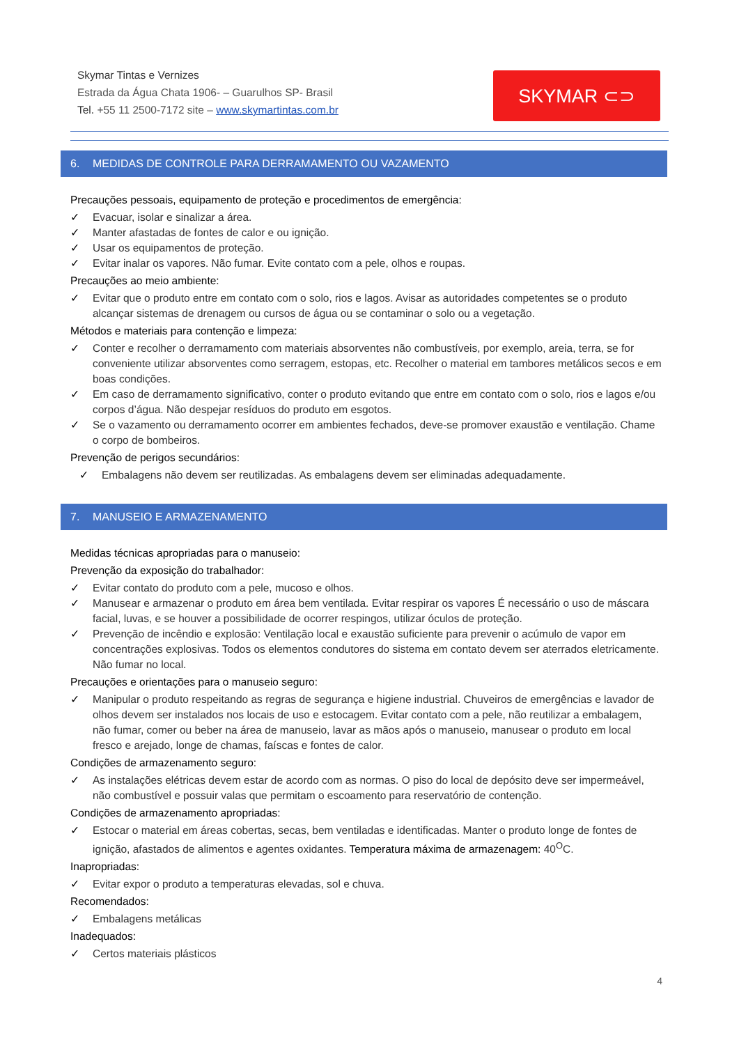Skymar Tintas e Vernizes
Estrada da Água Chata 1906- – Guarulhos SP- Brasil
Tel. +55 11 2500-7172 site – www.skymartintas.com.br
SKYMAR ⊂⊃
6. MEDIDAS DE CONTROLE PARA DERRAMAMENTO OU VAZAMENTO
Precauções pessoais, equipamento de proteção e procedimentos de emergência:
✓ Evacuar, isolar e sinalizar a área.
✓ Manter afastadas de fontes de calor e ou ignição.
✓ Usar os equipamentos de proteção.
✓ Evitar inalar os vapores. Não fumar. Evite contato com a pele, olhos e roupas.
Precauções ao meio ambiente:
✓ Evitar que o produto entre em contato com o solo, rios e lagos. Avisar as autoridades competentes se o produto alcançar sistemas de drenagem ou cursos de água ou se contaminar o solo ou a vegetação.
Métodos e materiais para contenção e limpeza:
✓ Conter e recolher o derramamento com materiais absorventes não combustíveis, por exemplo, areia, terra, se for conveniente utilizar absorventes como serragem, estopas, etc. Recolher o material em tambores metálicos secos e em boas condições.
✓ Em caso de derramamento significativo, conter o produto evitando que entre em contato com o solo, rios e lagos e/ou corpos d’água. Não despejar resíduos do produto em esgotos.
✓ Se o vazamento ou derramamento ocorrer em ambientes fechados, deve-se promover exaustão e ventilação. Chame o corpo de bombeiros.
Prevenção de perigos secundários:
✓ Embalagens não devem ser reutilizadas. As embalagens devem ser eliminadas adequadamente.
7. MANUSEIO E ARMAZENAMENTO
Medidas técnicas apropriadas para o manuseio:
Prevenção da exposição do trabalhador:
✓ Evitar contato do produto com a pele, mucoso e olhos.
✓ Manusear e armazenar o produto em área bem ventilada. Evitar respirar os vapores É necessário o uso de máscara facial, luvas, e se houver a possibilidade de ocorrer respingos, utilizar óculos de proteção.
✓ Prevenção de incêndio e explosão: Ventilação local e exaustão suficiente para prevenir o acúmulo de vapor em concentrações explosivas. Todos os elementos condutores do sistema em contato devem ser aterrados eletricamente. Não fumar no local.
Precauções e orientações para o manuseio seguro:
✓ Manipular o produto respeitando as regras de segurança e higiene industrial. Chuveiros de emergências e lavador de olhos devem ser instalados nos locais de uso e estocagem. Evitar contato com a pele, não reutilizar a embalagem, não fumar, comer ou beber na área de manuseio, lavar as mãos após o manuseio, manusear o produto em local fresco e arejado, longe de chamas, faíscas e fontes de calor.
Condições de armazenamento seguro:
✓ As instalações elétricas devem estar de acordo com as normas. O piso do local de depósito deve ser impermeável, não combustível e possuir valas que permitam o escoamento para reservatório de contenção.
Condições de armazenamento apropriadas:
✓ Estocar o material em áreas cobertas, secas, bem ventiladas e identificadas. Manter o produto longe de fontes de ignição, afastados de alimentos e agentes oxidantes. Temperatura máxima de armazenagem: 40<sup>O</sup>C.
Inapropriadas:
✓ Evitar expor o produto a temperaturas elevadas, sol e chuva.
Recomendados:
✓ Embalagens metálicas
Inadequados:
✓ Certos materiais plásticos
4